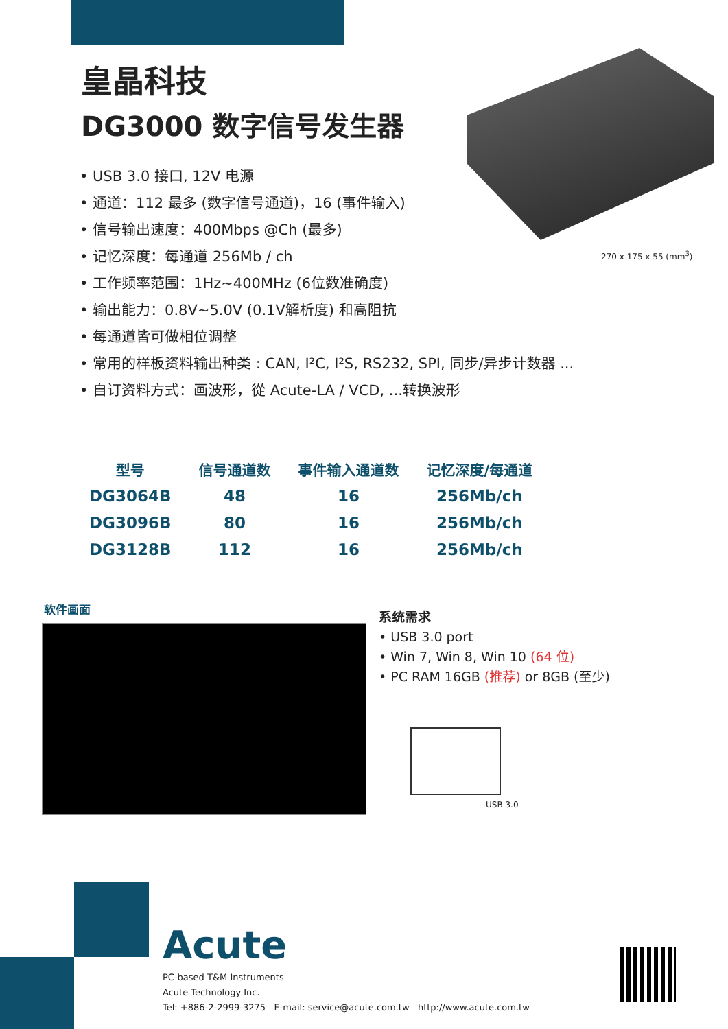皇晶科技
DG3000 数字信号发生器
270 x 175 x 55 (mm<sup>3</sup>)
• USB 3.0 接口, 12V 电源
• 通道：112 最多 (数字信号通道)，16 (事件输入)
• 信号输出速度：400Mbps @Ch (最多)
• 记忆深度：每通道 256Mb / ch
• 工作频率范围：1Hz~400MHz (6位数准确度)
• 输出能力：0.8V~5.0V (0.1V解析度) 和高阻抗
• 每通道皆可做相位调整
• 常用的样板资料输出种类 : CAN, I²C, I²S, RS232, SPI, 同步/异步计数器 ...
• 自订资料方式：画波形，從 Acute-LA / VCD, ...转换波形
| 型号 | 信号通道数 | 事件输入通道数 | 记忆深度/每通道 |
| --- | --- | --- | --- |
| DG3064B | 48 | 16 | 256Mb/ch |
| DG3096B | 80 | 16 | 256Mb/ch |
| DG3128B | 112 | 16 | 256Mb/ch |
软件画面
系统需求
• USB 3.0 port
• Win 7, Win 8, Win 10 (64 位)
• PC RAM 16GB (推荐) or 8GB (至少)
USB 3.0
Acute
PC-based T&M Instruments
Acute Technology Inc.
Tel: +886-2-2999-3275 E-mail: service@acute.com.tw http://www.acute.com.tw